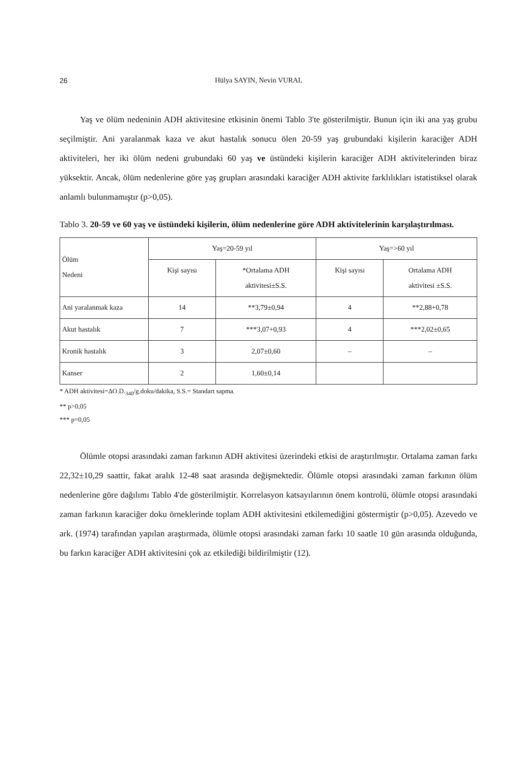26 Hülya SAYIN, Nevin VURAL
Yaş ve ölüm nedeninin ADH aktivitesine etkisinin önemi Tablo 3'te gösterilmiştir. Bunun için iki ana yaş grubu seçilmiştir. Ani yaralanmak kaza ve akut hastalık sonucu ölen 20-59 yaş grubundaki kişilerin karaciğer ADH aktiviteleri, her iki ölüm nedeni grubundaki 60 yaş ve üstündeki kişilerin karaciğer ADH aktivitelerinden biraz yüksektir. Ancak, ölüm nedenlerine göre yaş grupları arasındaki karaciğer ADH aktivite farklılıkları istatistiksel olarak anlamlı bulunmamıştır (p>0,05).
Tablo 3. 20-59 ve 60 yaş ve üstündeki kişilerin, ölüm nedenlerine göre ADH aktivitelerinin karşılaştırılması.
| Ölüm Nedeni | Yaş=20-59 yıl | | Yaş=>60 yıl | |
| --- | --- | --- | --- | --- |
| | Kişi sayısı | *Ortalama ADH aktivitesi±S.S. | Kişi sayısı | Ortalama ADH aktivitesi ±S.S. |
| Ani yaralanmak kaza | 14 | **3,79±0,94 | 4 | **2,88+0,78 |
| Akut hastalık | 7 | ***3,07+0,93 | 4 | ***2,02±0,65 |
| Kronik hastalık | 3 | 2,07±0,60 | – | – |
| Kanser | 2 | 1,60±0,14 | | |
* ADH aktivitesi=ΔO.D.<sub>340</sub>/g.doku/dakika, S.S.= Standart sapma.
** p>0,05
*** p=0,05
Ölümle otopsi arasındaki zaman farkının ADH aktivitesi üzerindeki etkisi de araştırılmıştır. Ortalama zaman farkı 22,32±10,29 saattir, fakat aralık 12-48 saat arasında değişmektedir. Ölümle otopsi arasındaki zaman farkının ölüm nedenlerine göre dağılımı Tablo 4'de gösterilmiştir. Korrelasyon katsayılarının önem kontrolü, ölümle otopsi arasındaki zaman farkının karaciğer doku örneklerinde toplam ADH aktivitesini etkilemediğini göstermiştir (p>0,05). Azevedo ve ark. (1974) tarafından yapılan araştırmada, ölümle otopsi arasındaki zaman farkı 10 saatle 10 gün arasında olduğunda, bu farkın karaciğer ADH aktivitesini çok az etkilediği bildirilmiştir (12).